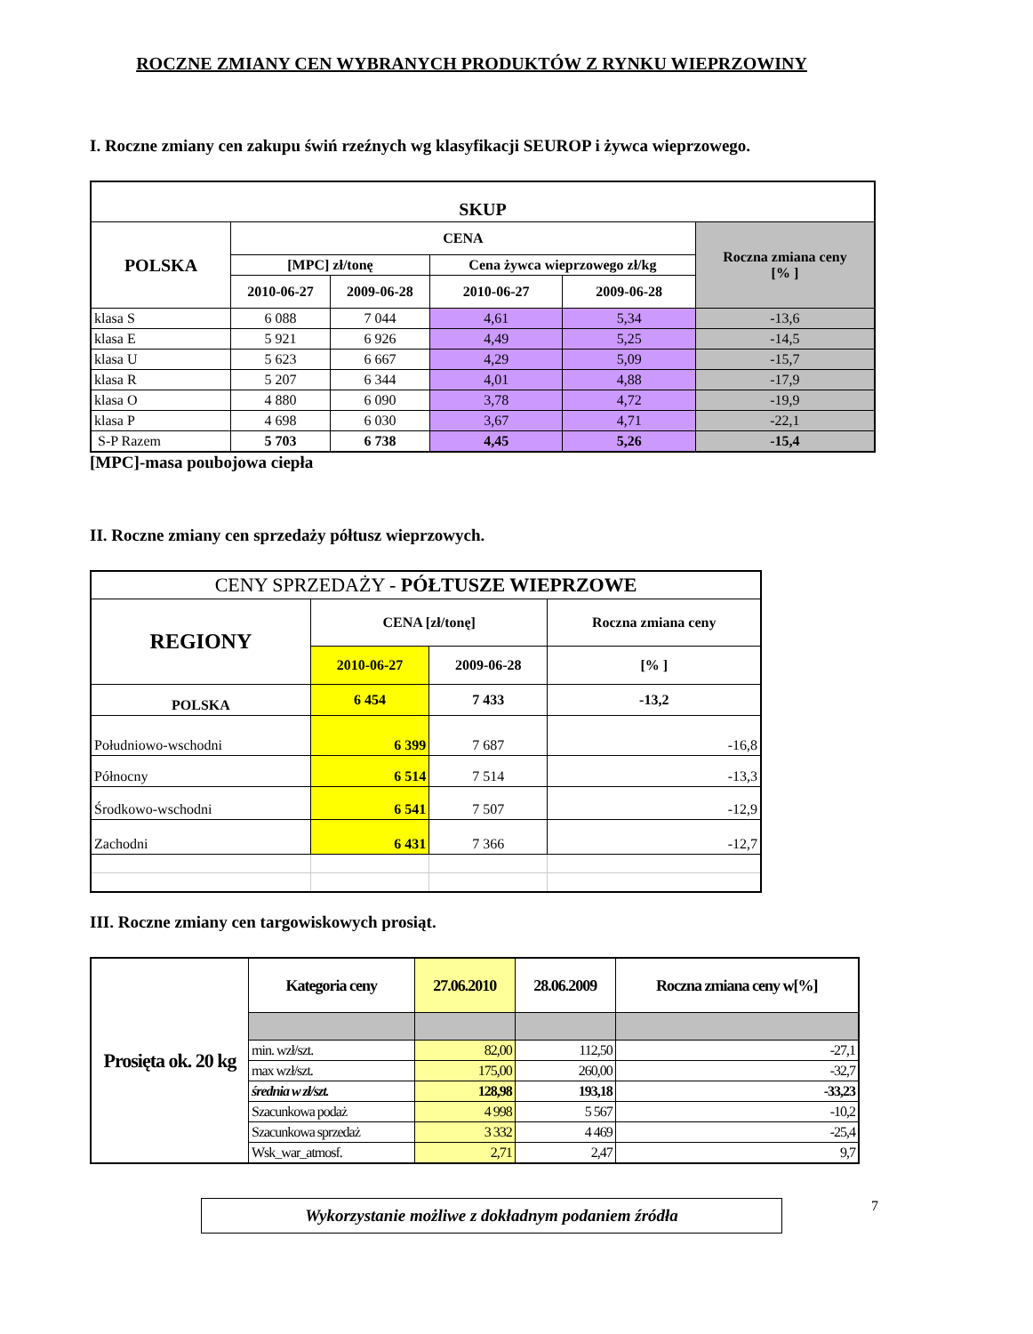ROCZNE ZMIANY CEN WYBRANYCH PRODUKTÓW Z RYNKU WIEPRZOWINY
I. Roczne zmiany cen zakupu świń rzeźnych wg klasyfikacji SEUROP i żywca wieprzowego.
| SKUP | | | | | |
| --- | --- | --- | --- | --- | --- |
| POLSKA | CENA | | | | Roczna zmiana ceny [% ] |
| | [MPC] zł/tonę | | Cena żywca wieprzowego zł/kg | | |
| | 2010-06-27 | 2009-06-28 | 2010-06-27 | 2009-06-28 | |
| klasa S | 6 088 | 7 044 | 4,61 | 5,34 | -13,6 |
| klasa E | 5 921 | 6 926 | 4,49 | 5,25 | -14,5 |
| klasa U | 5 623 | 6 667 | 4,29 | 5,09 | -15,7 |
| klasa R | 5 207 | 6 344 | 4,01 | 4,88 | -17,9 |
| klasa O | 4 880 | 6 090 | 3,78 | 4,72 | -19,9 |
| klasa P | 4 698 | 6 030 | 3,67 | 4,71 | -22,1 |
| S-P Razem | 5 703 | 6 738 | 4,45 | 5,26 | -15,4 |
[MPC]-masa poubojowa ciepła
II. Roczne zmiany cen sprzedaży półtusz wieprzowych.
| CENY SPRZEDAŻY - PÓŁTUSZE WIEPRZOWE | | | |
| REGIONY | CENA [zł/tonę] | | Roczna zmiana ceny |
| | 2010-06-27 | 2009-06-28 | [% ] |
| POLSKA | 6 454 | 7 433 | -13,2 |
| Południowo-wschodni | 6 399 | 7 687 | -16,8 |
| Północny | 6 514 | 7 514 | -13,3 |
| Środkowo-wschodni | 6 541 | 7 507 | -12,9 |
| Zachodni | 6 431 | 7 366 | -12,7 |
III. Roczne zmiany cen targowiskowych prosiąt.
| Prosięta ok. 20 kg | Kategoria ceny | 27.06.2010 | 28.06.2009 | Roczna zmiana ceny w[%] |
| --- | --- | --- | --- | --- |
| | min. wzł/szt. | 82,00 | 112,50 | -27,1 |
| | max wzł/szt. | 175,00 | 260,00 | -32,7 |
| | średnia w zł/szt. | 128,98 | 193,18 | -33,23 |
| | Szacunkowa podaż | 4 998 | 5 567 | -10,2 |
| | Szacunkowa sprzedaż | 3 332 | 4 469 | -25,4 |
| | Wsk_war_atmosf. | 2,71 | 2,47 | 9,7 |
Wykorzystanie możliwe z dokładnym podaniem źródła
7